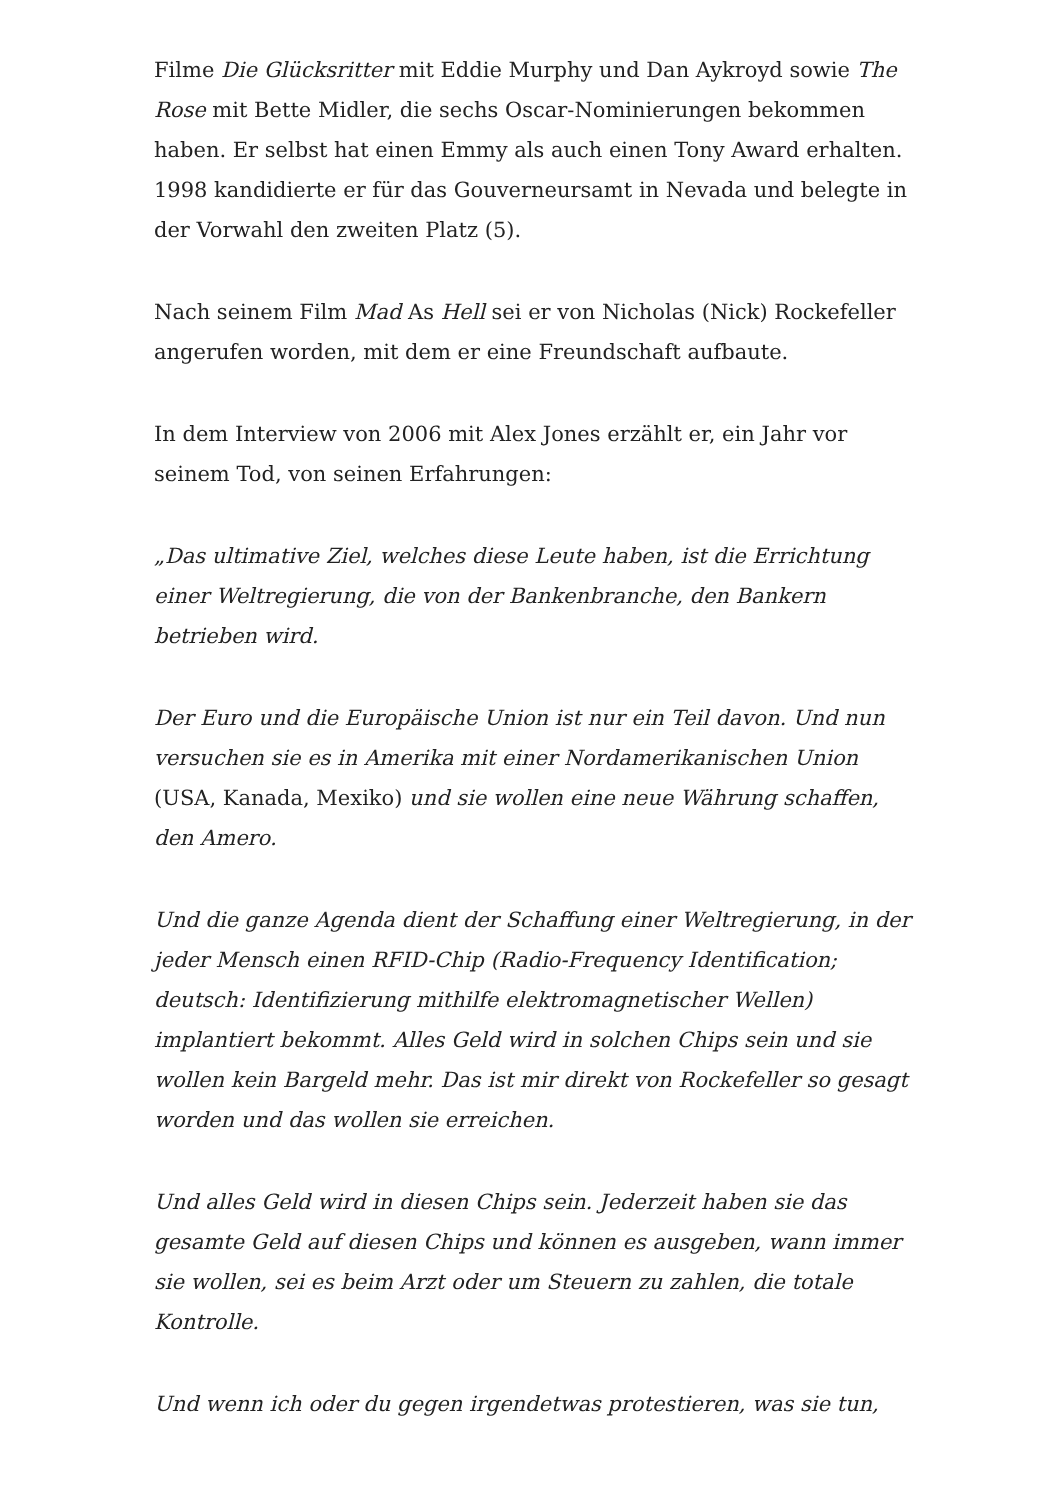Filme Die Glücksritter mit Eddie Murphy und Dan Aykroyd sowie The Rose mit Bette Midler, die sechs Oscar-Nominierungen bekommen haben. Er selbst hat einen Emmy als auch einen Tony Award erhalten. 1998 kandidierte er für das Gouverneursamt in Nevada und belegte in der Vorwahl den zweiten Platz (5).
Nach seinem Film Mad As Hell sei er von Nicholas (Nick) Rockefeller angerufen worden, mit dem er eine Freundschaft aufbaute.
In dem Interview von 2006 mit Alex Jones erzählt er, ein Jahr vor seinem Tod, von seinen Erfahrungen:
„Das ultimative Ziel, welches diese Leute haben, ist die Errichtung einer Weltregierung, die von der Bankenbranche, den Bankern betrieben wird.
Der Euro und die Europäische Union ist nur ein Teil davon. Und nun versuchen sie es in Amerika mit einer Nordamerikanischen Union (USA, Kanada, Mexiko) und sie wollen eine neue Währung schaffen, den Amero.
Und die ganze Agenda dient der Schaffung einer Weltregierung, in der jeder Mensch einen RFID-Chip (Radio-Frequency Identification; deutsch: Identifizierung mithilfe elektromagnetischer Wellen) implantiert bekommt. Alles Geld wird in solchen Chips sein und sie wollen kein Bargeld mehr. Das ist mir direkt von Rockefeller so gesagt worden und das wollen sie erreichen.
Und alles Geld wird in diesen Chips sein. Jederzeit haben sie das gesamte Geld auf diesen Chips und können es ausgeben, wann immer sie wollen, sei es beim Arzt oder um Steuern zu zahlen, die totale Kontrolle.
Und wenn ich oder du gegen irgendetwas protestieren, was sie tun,